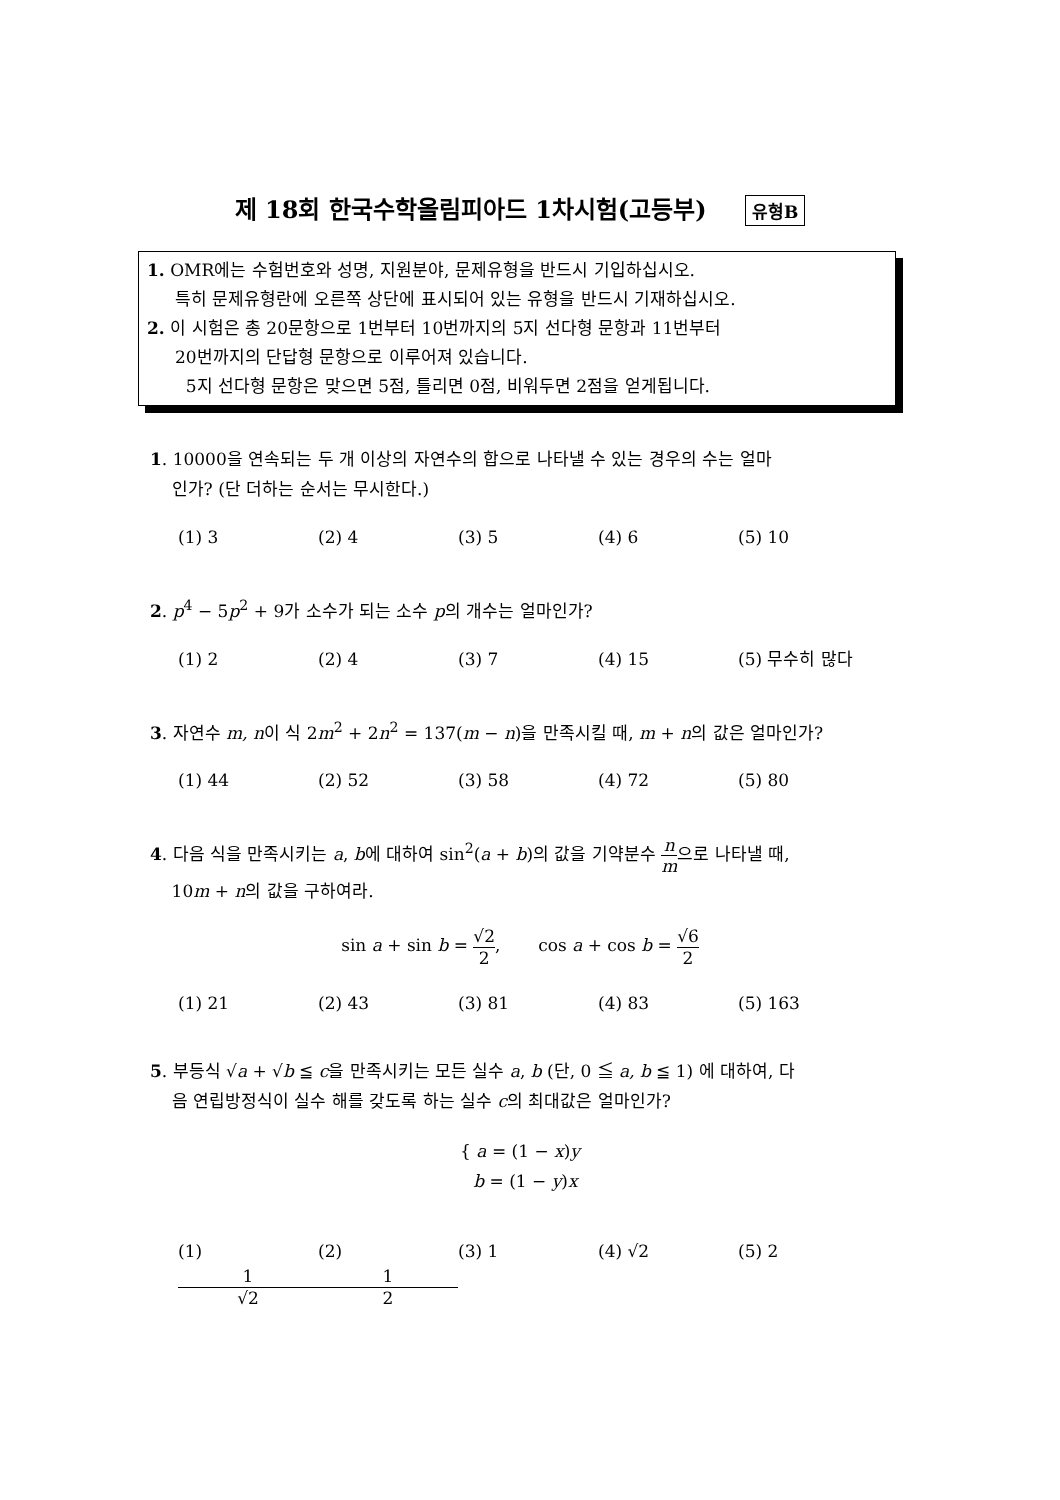제 18회 한국수학올림피아드 1차시험(고등부) 유형B
1. OMR에는 수험번호와 성명, 지원분야, 문제유형을 반드시 기입하십시오.
특히 문제유형란에 오른쪽 상단에 표시되어 있는 유형을 반드시 기재하십시오.
2. 이 시험은 총 20문항으로 1번부터 10번까지의 5지 선다형 문항과 11번부터
20번까지의 단답형 문항으로 이루어져 있습니다.
5지 선다형 문항은 맞으면 5점, 틀리면 0점, 비워두면 2점을 얻게됩니다.
1. 10000을 연속되는 두 개 이상의 자연수의 합으로 나타낼 수 있는 경우의 수는 얼마
인가? (단 더하는 순서는 무시한다.)
(1) 3 (2) 4 (3) 5 (4) 6 (5) 10
2. p<sup>4</sup> − 5p<sup>2</sup> + 9가 소수가 되는 소수 p의 개수는 얼마인가?
(1) 2 (2) 4 (3) 7 (4) 15 (5) 무수히 많다
3. 자연수 m, n이 식 2m<sup>2</sup> + 2n<sup>2</sup> = 137(m − n)을 만족시킬 때, m + n의 값은 얼마인가?
(1) 44 (2) 52 (3) 58 (4) 72 (5) 80
4. 다음 식을 만족시키는 a, b에 대하여 sin<sup>2</sup>(a + b)의 값을 기약분수 n m으로 나타낼 때,
10m + n의 값을 구하여라.
sin a + sin b = √2 2, cos a + cos b = √6 2
(1) 21 (2) 43 (3) 81 (4) 83 (5) 163
5. 부등식 √a + √b ≦ c을 만족시키는 모든 실수 a, b (단, 0 ≦ a, b ≦ 1) 에 대하여, 다
음 연립방정식이 실수 해를 갖도록 하는 실수 c의 최대값은 얼마인가?
{ a = (1 − x)y
b = (1 − y)x
(1) 1 √2 (2) 1 2 (3) 1 (4) √2 (5) 2